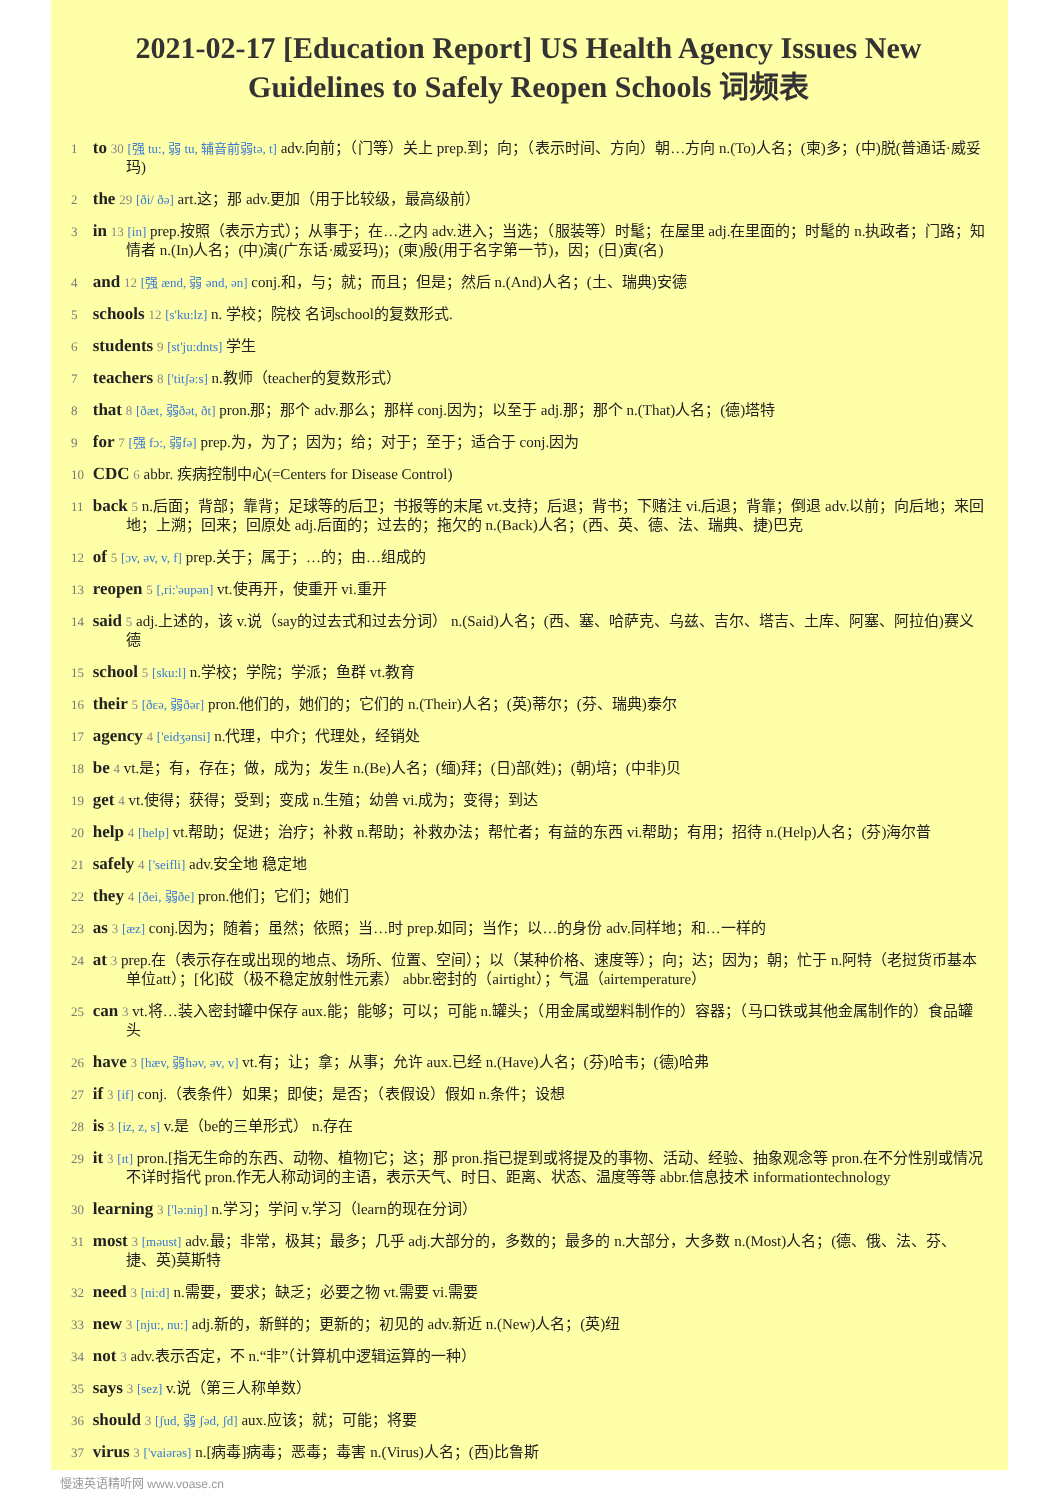2021-02-17 [Education Report] US Health Agency Issues New Guidelines to Safely Reopen Schools 词频表
1 to 30 [强 tu:, 弱 tu, 辅音前弱tə, t] adv.向前；（门等）关上 prep.到；向；（表示时间、方向）朝…方向 n.(To)人名；(柬)多；(中)脱(普通话·威妥玛)
2 the 29 [ði/ ðə] art.这；那 adv.更加（用于比较级，最高级前）
3 in 13 [in] prep.按照（表示方式）；从事于；在…之内 adv.进入；当选；（服装等）时髦；在屋里 adj.在里面的；时髦的 n.执政者；门路；知情者 n.(In)人名；(中)演(广东话·威妥玛)；(柬)殷(用于名字第一节)，因；(日)寅(名)
4 and 12 [强 ænd, 弱 ənd, ən] conj.和，与；就；而且；但是；然后 n.(And)人名；(土、瑞典)安德
5 schools 12 [s'ku:lz] n. 学校；院校 名词school的复数形式.
6 students 9 [st'ju:dnts] 学生
7 teachers 8 ['titʃə:s] n.教师（teacher的复数形式）
8 that 8 [ðæt, 弱ðət, ðt] pron.那；那个 adv.那么；那样 conj.因为；以至于 adj.那；那个 n.(That)人名；(德)塔特
9 for 7 [强 fɔ:, 弱fə] prep.为，为了；因为；给；对于；至于；适合于 conj.因为
10 CDC 6 abbr. 疾病控制中心(=Centers for Disease Control)
11 back 5 n.后面；背部；靠背；足球等的后卫；书报等的末尾 vt.支持；后退；背书；下赌注 vi.后退；背靠；倒退 adv.以前；向后地；来回地；上溯；回来；回原处 adj.后面的；过去的；拖欠的 n.(Back)人名；(西、英、德、法、瑞典、捷)巴克
12 of 5 [ɔv, əv, v, f] prep.关于；属于；…的；由…组成的
13 reopen 5 [,ri:'əupən] vt.使再开，使重开 vi.重开
14 said 5 adj.上述的，该 v.说（say的过去式和过去分词） n.(Said)人名；(西、塞、哈萨克、乌兹、吉尔、塔吉、土库、阿塞、阿拉伯)赛义德
15 school 5 [sku:l] n.学校；学院；学派；鱼群 vt.教育
16 their 5 [ðεə, 弱ðər] pron.他们的，她们的；它们的 n.(Their)人名；(英)蒂尔；(芬、瑞典)泰尔
17 agency 4 ['eidʒənsi] n.代理，中介；代理处，经销处
18 be 4 vt.是；有，存在；做，成为；发生 n.(Be)人名；(缅)拜；(日)部(姓)；(朝)培；(中非)贝
19 get 4 vt.使得；获得；受到；变成 n.生殖；幼兽 vi.成为；变得；到达
20 help 4 [help] vt.帮助；促进；治疗；补救 n.帮助；补救办法；帮忙者；有益的东西 vi.帮助；有用；招待 n.(Help)人名；(芬)海尔普
21 safely 4 ['seifli] adv.安全地 稳定地
22 they 4 [ðei, 弱ðe] pron.他们；它们；她们
23 as 3 [æz] conj.因为；随着；虽然；依照；当…时 prep.如同；当作；以…的身份 adv.同样地；和…一样的
24 at 3 prep.在（表示存在或出现的地点、场所、位置、空间）；以（某种价格、速度等）；向；达；因为；朝；忙于 n.阿特（老挝货币基本单位att）；[化]砹（极不稳定放射性元素） abbr.密封的（airtight）；气温（airtemperature）
25 can 3 vt.将…装入密封罐中保存 aux.能；能够；可以；可能 n.罐头；（用金属或塑料制作的）容器；（马口铁或其他金属制作的）食品罐头
26 have 3 [hæv, 弱həv, əv, v] vt.有；让；拿；从事；允许 aux.已经 n.(Have)人名；(芬)哈韦；(德)哈弗
27 if 3 [if] conj.（表条件）如果；即使；是否；（表假设）假如 n.条件；设想
28 is 3 [iz, z, s] v.是（be的三单形式） n.存在
29 it 3 [ɪt] pron.[指无生命的东西、动物、植物]它；这；那 pron.指已提到或将提及的事物、活动、经验、抽象观念等 pron.在不分性别或情况不详时指代 pron.作无人称动词的主语，表示天气、时日、距离、状态、温度等等 abbr.信息技术 informationtechnology
30 learning 3 ['lə:niŋ] n.学习；学问 v.学习（learn的现在分词）
31 most 3 [məust] adv.最；非常，极其；最多；几乎 adj.大部分的，多数的；最多的 n.大部分，大多数 n.(Most)人名；(德、俄、法、芬、捷、英)莫斯特
32 need 3 [ni:d] n.需要，要求；缺乏；必要之物 vt.需要 vi.需要
33 new 3 [nju:, nu:] adj.新的，新鲜的；更新的；初见的 adv.新近 n.(New)人名；(英)纽
34 not 3 adv.表示否定，不 n.“非”（计算机中逻辑运算的一种）
35 says 3 [sez] v.说（第三人称单数）
36 should 3 [ʃud, 弱 ʃəd, ʃd] aux.应该；就；可能；将要
37 virus 3 ['vaiərəs] n.[病毒]病毒；恶毒；毒害 n.(Virus)人名；(西)比鲁斯
慢速英语精听网 www.voase.cn